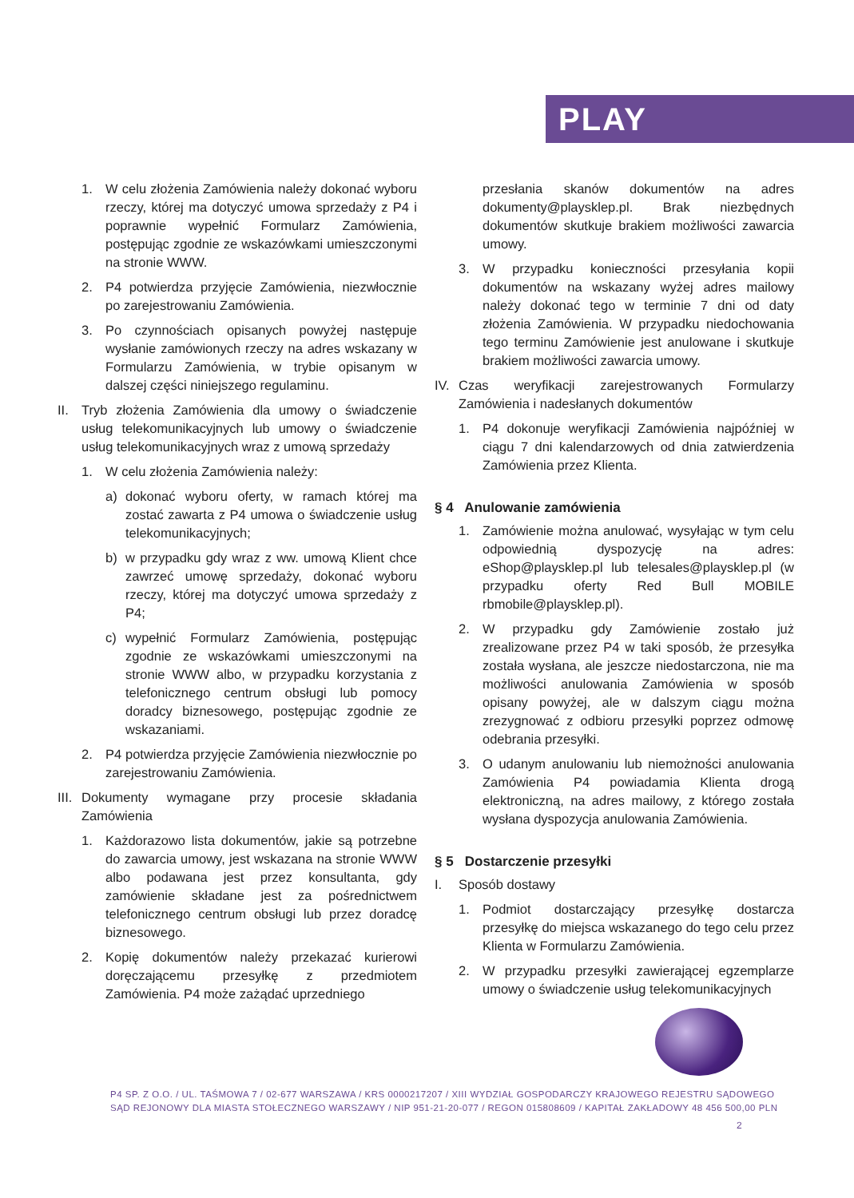PLAY
1. W celu złożenia Zamówienia należy dokonać wyboru rzeczy, której ma dotyczyć umowa sprzedaży z P4 i poprawnie wypełnić Formularz Zamówienia, postępując zgodnie ze wskazówkami umieszczonymi na stronie WWW.
2. P4 potwierdza przyjęcie Zamówienia, niezwłocznie po zarejestrowaniu Zamówienia.
3. Po czynnościach opisanych powyżej następuje wysłanie zamówionych rzeczy na adres wskazany w Formularzu Zamówienia, w trybie opisanym w dalszej części niniejszego regulaminu.
II. Tryb złożenia Zamówienia dla umowy o świadczenie usług telekomunikacyjnych lub umowy o świadczenie usług telekomunikacyjnych wraz z umową sprzedaży
1. W celu złożenia Zamówienia należy:
a) dokonać wyboru oferty, w ramach której ma zostać zawarta z P4 umowa o świadczenie usług telekomunikacyjnych;
b) w przypadku gdy wraz z ww. umową Klient chce zawrzeć umowę sprzedaży, dokonać wyboru rzeczy, której ma dotyczyć umowa sprzedaży z P4;
c) wypełnić Formularz Zamówienia, postępując zgodnie ze wskazówkami umieszczonymi na stronie WWW albo, w przypadku korzystania z telefonicznego centrum obsługi lub pomocy doradcy biznesowego, postępując zgodnie ze wskazaniami.
2. P4 potwierdza przyjęcie Zamówienia niezwłocznie po zarejestrowaniu Zamówienia.
III. Dokumenty wymagane przy procesie składania Zamówienia
1. Każdorazowo lista dokumentów, jakie są potrzebne do zawarcia umowy, jest wskazana na stronie WWW albo podawana jest przez konsultanta, gdy zamówienie składane jest za pośrednictwem telefonicznego centrum obsługi lub przez doradcę biznesowego.
2. Kopię dokumentów należy przekazać kurierowi doręczającemu przesyłkę z przedmiotem Zamówienia. P4 może zażądać uprzedniego
przesłania skanów dokumentów na adres dokumenty@playsklep.pl. Brak niezbędnych dokumentów skutkuje brakiem możliwości zawarcia umowy.
3. W przypadku konieczności przesyłania kopii dokumentów na wskazany wyżej adres mailowy należy dokonać tego w terminie 7 dni od daty złożenia Zamówienia. W przypadku niedochowania tego terminu Zamówienie jest anulowane i skutkuje brakiem możliwości zawarcia umowy.
IV. Czas weryfikacji zarejestrowanych Formularzy Zamówienia i nadesłanych dokumentów
1. P4 dokonuje weryfikacji Zamówienia najpóźniej w ciągu 7 dni kalendarzowych od dnia zatwierdzenia Zamówienia przez Klienta.
§ 4 Anulowanie zamówienia
1. Zamówienie można anulować, wysyłając w tym celu odpowiednią dyspozycję na adres: eShop@playsklep.pl lub telesales@playsklep.pl (w przypadku oferty Red Bull MOBILE rbmobile@playsklep.pl).
2. W przypadku gdy Zamówienie zostało już zrealizowane przez P4 w taki sposób, że przesyłka została wysłana, ale jeszcze niedostarczona, nie ma możliwości anulowania Zamówienia w sposób opisany powyżej, ale w dalszym ciągu można zrezygnować z odbioru przesyłki poprzez odmowę odebrania przesyłki.
3. O udanym anulowaniu lub niemożności anulowania Zamówienia P4 powiadamia Klienta drogą elektroniczną, na adres mailowy, z którego została wysłana dyspozycja anulowania Zamówienia.
§ 5 Dostarczenie przesyłki
I. Sposób dostawy
1. Podmiot dostarczający przesyłkę dostarcza przesyłkę do miejsca wskazanego do tego celu przez Klienta w Formularzu Zamówienia.
2. W przypadku przesyłki zawierającej egzemplarze umowy o świadczenie usług telekomunikacyjnych
P4 SP. Z O.O. / UL. TAŚMOWA 7 / 02-677 WARSZAWA / KRS 0000217207 / XIII WYDZIAŁ GOSPODARCZY KRAJOWEGO REJESTRU SĄDOWEGO
SĄD REJONOWY DLA MIASTA STOŁECZNEGO WARSZAWY / NIP 951-21-20-077 / REGON 015808609 / KAPITAŁ ZAKŁADOWY 48 456 500,00 PLN
2